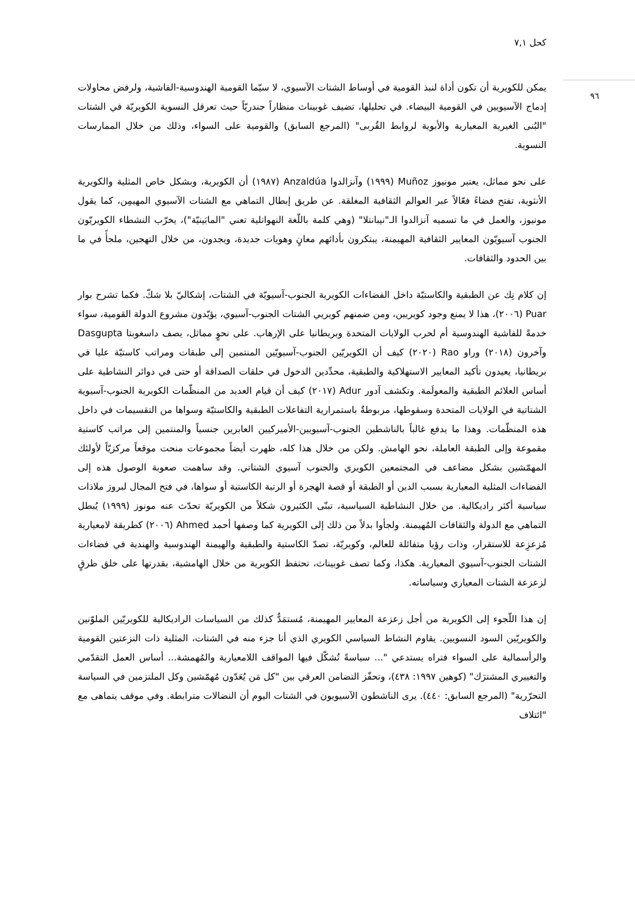كحل ٧,١
٩٦
يمكن للكويرية أن تكون أداة لنبذ القومية في أوساط الشتات الآسيوي، لا سيّما القومية الهندوسية-الفاشية، ولرفض محاولات إدماج الآسيويين في القومية البيضاء. في تحليلها، تضيف غوبيناث منظاراً جندريّاً حيث تعرقل النسوية الكويريّة في الشتات "البُنى الغيرية المعيارية والأبوية لروابط القُربى" (المرجع السابق) والقومية على السواء، وذلك من خلال الممارسات النسوية.
على نحو مماثل، يعتبر مونيوز Muñoz (١٩٩٩) وآنزالدوا Anzaldúa (١٩٨٧) أن الكويرية، وبشكل خاص المثلية والكويرية الأنثوية، تفتح فضاءً فعّالاً عبر العوالم الثقافية المغلقة. عن طريق إبطال التماهي مع الشتات الآسيوي المهيمِن، كما يقول مونيوز، والعمل في ما تسميه آنزالدوا الـ"نيبانتلا" (وهي كلمة باللّغة النهواتلية تعني "المابَينيّة")، يخرّب النشطاء الكويريّون الجنوب آسيويّون المعايير الثقافية المهيمنة، يبتكرون بأدائهم معانٍ وهويات جديدة، ويجدون، من خلال التهجين، ملجأً في ما بين الحدود والثقافات.
إن كلام نِك عن الطبقية والكاستيّة داخل الفضاءات الكويرية الجنوب-آسيويّة في الشتات، إشكاليّ بلا شكّ. فكما تشرح بوار Puar (٢٠٠٦)، هذا لا يمنع وجود كويريين، ومن ضمنهم كويريي الشتات الجنوب-آسيوي، يؤيّدون مشروع الدولة القومية، سواء خدمةً للفاشية الهندوسية أم لحرب الولايات المتحدة وبريطانيا على الإرهاب. على نحوٍ مماثل، يصف داسغوبتا Dasgupta وآخرون (٢٠١٨) وراو Rao (٢٠٢٠) كيف أن الكويريّين الجنوب-آسيويّين المنتمين إلى طبقات ومراتب كاستيّة عليا في بريطانيا، يعيدون تأكيد المعايير الاستهلاكية والطبقية، محدِّدين الدخول في حلقات الصداقة أو حتى في دوائر النشاطية على أساس العلائم الطبقية والمعولَمة. وتكشف آدور Adur (٢٠١٧) كيف أن قيام العديد من المنظّمات الكويرية الجنوب-آسيوية الشتاتية في الولايات المتحدة وسقوطها، مربوطةٌ باستمرارية التفاعلات الطبقية والكاستيّة وسواها من التقسيمات في داخل هذه المنظّمات. وهذا ما يدفع غالباً بالناشطين الجنوب-آسيويين-الأميركيين العابرين جنسياً والمنتمين إلى مراتب كاستية مقموعة وإلى الطبقة العاملة، نحو الهامش. ولكن من خلال هذا كله، ظهرت أيضاً مجموعات منحت موقعاً مركزيّاً لأولئك المهمّشين بشكل مضاعف في المجتمعين الكويري والجنوب آسيوي الشتاتي. وقد ساهمت صعوبة الوصول هذه إلى الفضاءات المثلية المعيارية بسبب الدين أو الطبقة أو قصة الهجرة أو الرتبة الكاستية أو سواها، في فتح المجال لبروز ملاذات سياسية أكثر راديكالية. من خلال النشاطية السياسية، تبنّى الكثيرون شكلاً من الكويريّة تحدّث عنه مونوز (١٩٩٩) يُبطل التماهي مع الدولة والثقافات المُهيمنة. ولجأوا بدلاً من ذلك إلى الكويرية كما وصفها أحمد Ahmed (٢٠٠٦) كطريقة لامعيارية مُزعزِعة للاستقرار، وذات رؤيا متفائلة للعالم، وكويريّة، تصدّ الكاستية والطبقية والهيمنة الهندوسية والهندية في فضاءات الشتات الجنوب-آسيوي المعيارية. هكذا، وكما تصف غوبيناث، تحتفظ الكويرية من خلال الهامشية، بقدرتها على خلق طرقٍ لزعزعة الشتات المعياري وسياساته.
إن هذا اللّجوء إلى الكويرية من أجل زعزعة المعايير المهيمنة، مُستمَدٌّ كذلك من السياسات الراديكالية للكويريّين الملوّنين والكويريّين السود النسويين. يقاوم النشاط السياسي الكويري الذي أنا جزء منه في الشتات، المثلية ذات النزعتين القومية والرأسمالية على السواء فتراه يستدعي "... سياسةً تُشكّل فيها المواقف اللامعيارية والمُهمشة... أساس العمل التقدّمي والتغييري المشترَك" (كوهين ١٩٩٧: ٤٣٨)، وتحفّز التضامن العرقي بين "كل مَن يُعَدّون مُهمّشين وكل الملتزمين في السياسة التحرّرية" (المرجع السابق: ٤٤٠). يرى الناشطون الآسيويون في الشتات اليوم أن النضالات مترابطة. وفي موقف يتماهى مع "ائتلاف